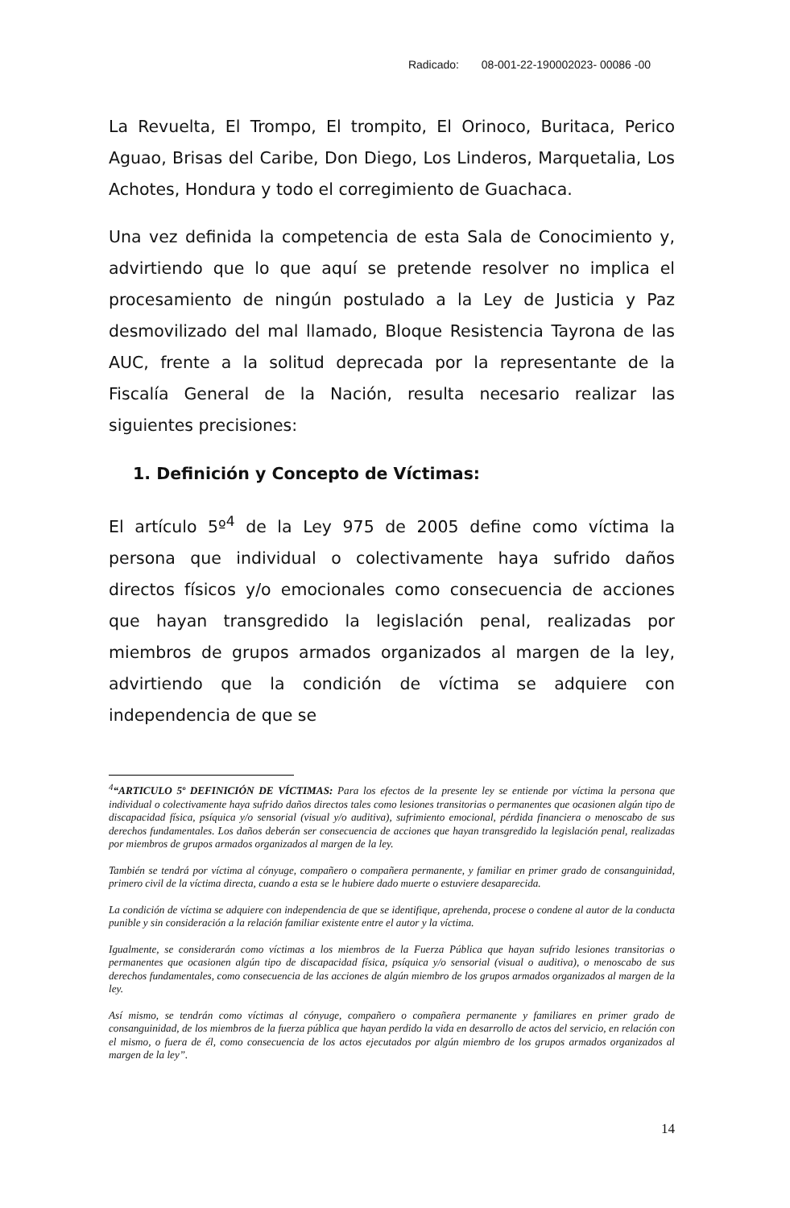Radicado: 08-001-22-190002023- 00086 -00
La Revuelta, El Trompo, El trompito, El Orinoco, Buritaca, Perico Aguao, Brisas del Caribe, Don Diego, Los Linderos, Marquetalia, Los Achotes, Hondura y todo el corregimiento de Guachaca.
Una vez definida la competencia de esta Sala de Conocimiento y, advirtiendo que lo que aquí se pretende resolver no implica el procesamiento de ningún postulado a la Ley de Justicia y Paz desmovilizado del mal llamado, Bloque Resistencia Tayrona de las AUC, frente a la solitud deprecada por la representante de la Fiscalía General de la Nación, resulta necesario realizar las siguientes precisiones:
1. Definición y Concepto de Víctimas:
El artículo 5º<sup>4</sup> de la Ley 975 de 2005 define como víctima la persona que individual o colectivamente haya sufrido daños directos físicos y/o emocionales como consecuencia de acciones que hayan transgredido la legislación penal, realizadas por miembros de grupos armados organizados al margen de la ley, advirtiendo que la condición de víctima se adquiere con independencia de que se
<sup>4</sup> “ARTICULO 5º DEFINICIÓN DE VÍCTIMAS: Para los efectos de la presente ley se entiende por víctima la persona que individual o colectivamente haya sufrido daños directos tales como lesiones transitorias o permanentes que ocasionen algún tipo de discapacidad física, psíquica y/o sensorial (visual y/o auditiva), sufrimiento emocional, pérdida financiera o menoscabo de sus derechos fundamentales. Los daños deberán ser consecuencia de acciones que hayan transgredido la legislación penal, realizadas por miembros de grupos armados organizados al margen de la ley.
También se tendrá por víctima al cónyuge, compañero o compañera permanente, y familiar en primer grado de consanguinidad, primero civil de la víctima directa, cuando a esta se le hubiere dado muerte o estuviere desaparecida.
La condición de víctima se adquiere con independencia de que se identifique, aprehenda, procese o condene al autor de la conducta punible y sin consideración a la relación familiar existente entre el autor y la víctima.
Igualmente, se considerarán como víctimas a los miembros de la Fuerza Pública que hayan sufrido lesiones transitorias o permanentes que ocasionen algún tipo de discapacidad física, psíquica y/o sensorial (visual o auditiva), o menoscabo de sus derechos fundamentales, como consecuencia de las acciones de algún miembro de los grupos armados organizados al margen de la ley.
Así mismo, se tendrán como víctimas al cónyuge, compañero o compañera permanente y familiares en primer grado de consanguinidad, de los miembros de la fuerza pública que hayan perdido la vida en desarrollo de actos del servicio, en relación con el mismo, o fuera de él, como consecuencia de los actos ejecutados por algún miembro de los grupos armados organizados al margen de la ley”.
14